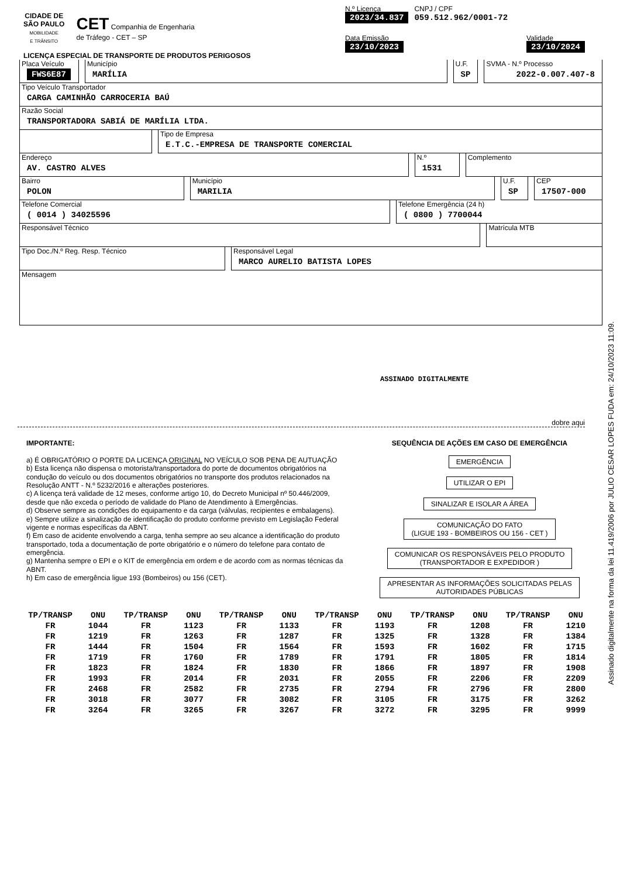CIDADE DE
SÃO PAULO
MOBILIDADE
E TRÂNSITO
CET Companhia de Engenharia
de Tráfego - CET – SP
N.º Licença
2023/34.837
CNPJ / CPF
059.512.962/0001-72
Data Emissão
23/10/2023
Validade
23/10/2024
LICENÇA ESPECIAL DE TRANSPORTE DE PRODUTOS PERIGOSOS
Placa Veículo
FWS6E87
Município
MARÍLIA
U.F.
SP
SVMA - N.º Processo
2022-0.007.407-8
Tipo Veículo Transportador
CARGA CAMINHÃO CARROCERIA BAÚ
Razão Social
TRANSPORTADORA SABIÁ DE MARÍLIA LTDA.
Tipo de Empresa
E.T.C.-EMPRESA DE TRANSPORTE COMERCIAL
Endereço
AV. CASTRO ALVES
N.º
1531
Complemento
Bairro
POLON
Município
MARILIA
U.F.
SP
CEP
17507-000
Telefone Comercial
( 0014 ) 34025596
Telefone Emergência (24 h)
( 0800 ) 7700044
Responsável Técnico Matrícula MTB
Tipo Doc./N.º Reg. Resp. Técnico
Responsável Legal
MARCO AURELIO BATISTA LOPES
Mensagem
ASSINADO DIGITALMENTE
dobre aqui
IMPORTANTE:
a) É OBRIGATÓRIO O PORTE DA LICENÇA ORIGINAL NO VEÍCULO SOB PENA DE AUTUAÇÃO
b) Esta licença não dispensa o motorista/transportadora do porte de documentos obrigatórios na condução do veículo ou dos documentos obrigatórios no transporte dos produtos relacionados na Resolução ANTT - N.º 5232/2016 e alterações posteriores.
c) A licença terá validade de 12 meses, conforme artigo 10, do Decreto Municipal nº 50.446/2009, desde que não exceda o período de validade do Plano de Atendimento à Emergências.
d) Observe sempre as condições do equipamento e da carga (válvulas, recipientes e embalagens).
e) Sempre utilize a sinalização de identificação do produto conforme previsto em Legislação Federal vigente e normas específicas da ABNT.
f) Em caso de acidente envolvendo a carga, tenha sempre ao seu alcance a identificação do produto transportado, toda a documentação de porte obrigatório e o número do telefone para contato de emergência.
g) Mantenha sempre o EPI e o KIT de emergência em ordem e de acordo com as normas técnicas da ABNT.
h) Em caso de emergência ligue 193 (Bombeiros) ou 156 (CET).
SEQUÊNCIA DE AÇÕES EM CASO DE EMERGÊNCIA
EMERGÊNCIA
UTILIZAR O EPI
SINALIZAR E ISOLAR A ÁREA
COMUNICAÇÃO DO FATO
(LIGUE 193 - BOMBEIROS OU 156 - CET )
COMUNICAR OS RESPONSÁVEIS PELO PRODUTO
(TRANSPORTADOR E EXPEDIDOR )
APRESENTAR AS INFORMAÇÕES SOLICITADAS PELAS
AUTORIDADES PÚBLICAS
| TP/TRANSP | ONU | TP/TRANSP | ONU | TP/TRANSP | ONU | TP/TRANSP | ONU | TP/TRANSP | ONU | TP/TRANSP | ONU |
| --- | --- | --- | --- | --- | --- | --- | --- | --- | --- | --- | --- |
| FR | 1044 | FR | 1123 | FR | 1133 | FR | 1193 | FR | 1208 | FR | 1210 |
| FR | 1219 | FR | 1263 | FR | 1287 | FR | 1325 | FR | 1328 | FR | 1384 |
| FR | 1444 | FR | 1504 | FR | 1564 | FR | 1593 | FR | 1602 | FR | 1715 |
| FR | 1719 | FR | 1760 | FR | 1789 | FR | 1791 | FR | 1805 | FR | 1814 |
| FR | 1823 | FR | 1824 | FR | 1830 | FR | 1866 | FR | 1897 | FR | 1908 |
| FR | 1993 | FR | 2014 | FR | 2031 | FR | 2055 | FR | 2206 | FR | 2209 |
| FR | 2468 | FR | 2582 | FR | 2735 | FR | 2794 | FR | 2796 | FR | 2800 |
| FR | 3018 | FR | 3077 | FR | 3082 | FR | 3105 | FR | 3175 | FR | 3262 |
| FR | 3264 | FR | 3265 | FR | 3267 | FR | 3272 | FR | 3295 | FR | 9999 |
Assinado digitalmente na forma da lei 11.419/2006 por JULIO CESAR LOPES FUDA em: 24/10/2023 11:09.